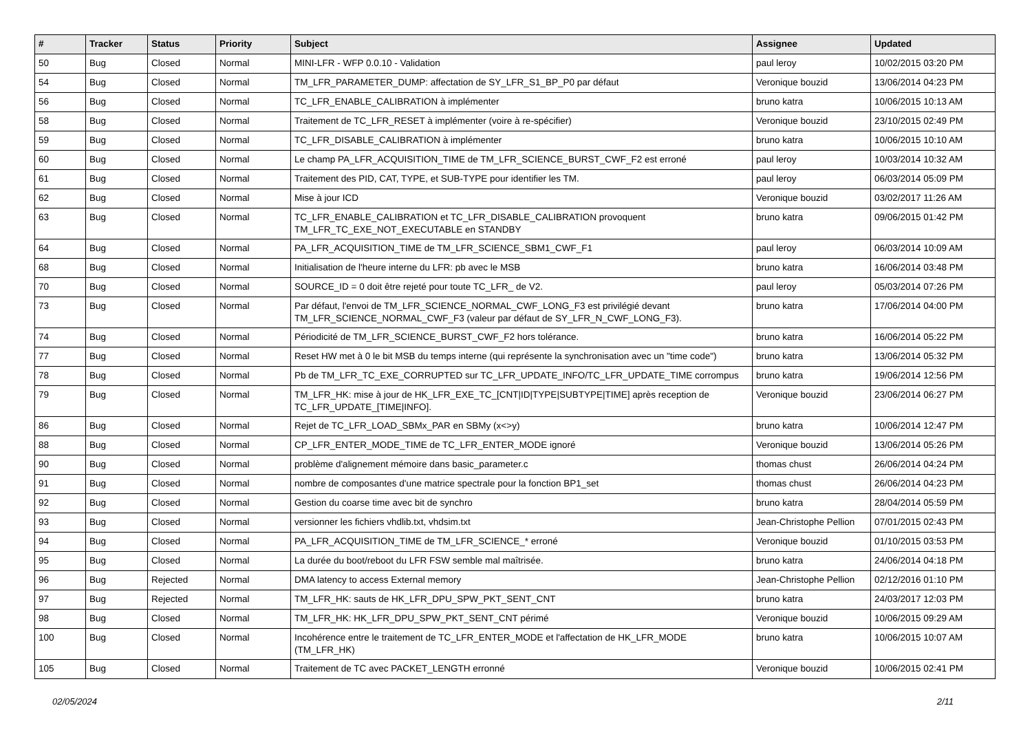| # | Tracker | Status | Priority | Subject | Assignee | Updated |
| --- | --- | --- | --- | --- | --- | --- |
| 50 | Bug | Closed | Normal | MINI-LFR - WFP 0.0.10 - Validation | paul leroy | 10/02/2015 03:20 PM |
| 54 | Bug | Closed | Normal | TM_LFR_PARAMETER_DUMP: affectation de SY_LFR_S1_BP_P0 par défaut | Veronique bouzid | 13/06/2014 04:23 PM |
| 56 | Bug | Closed | Normal | TC_LFR_ENABLE_CALIBRATION à implémenter | bruno katra | 10/06/2015 10:13 AM |
| 58 | Bug | Closed | Normal | Traitement de TC_LFR_RESET à implémenter (voire à re-spécifier) | Veronique bouzid | 23/10/2015 02:49 PM |
| 59 | Bug | Closed | Normal | TC_LFR_DISABLE_CALIBRATION à implémenter | bruno katra | 10/06/2015 10:10 AM |
| 60 | Bug | Closed | Normal | Le champ PA_LFR_ACQUISITION_TIME de TM_LFR_SCIENCE_BURST_CWF_F2 est erroné | paul leroy | 10/03/2014 10:32 AM |
| 61 | Bug | Closed | Normal | Traitement des PID, CAT, TYPE, et SUB-TYPE pour identifier les TM. | paul leroy | 06/03/2014 05:09 PM |
| 62 | Bug | Closed | Normal | Mise à jour ICD | Veronique bouzid | 03/02/2017 11:26 AM |
| 63 | Bug | Closed | Normal | TC_LFR_ENABLE_CALIBRATION et TC_LFR_DISABLE_CALIBRATION provoquent TM_LFR_TC_EXE_NOT_EXECUTABLE en STANDBY | bruno katra | 09/06/2015 01:42 PM |
| 64 | Bug | Closed | Normal | PA_LFR_ACQUISITION_TIME de TM_LFR_SCIENCE_SBM1_CWF_F1 | paul leroy | 06/03/2014 10:09 AM |
| 68 | Bug | Closed | Normal | Initialisation de l'heure interne du LFR: pb avec le MSB | bruno katra | 16/06/2014 03:48 PM |
| 70 | Bug | Closed | Normal | SOURCE_ID = 0 doit être rejeté pour toute TC_LFR_ de V2. | paul leroy | 05/03/2014 07:26 PM |
| 73 | Bug | Closed | Normal | Par défaut, l'envoi de TM_LFR_SCIENCE_NORMAL_CWF_LONG_F3 est privilégié devant TM_LFR_SCIENCE_NORMAL_CWF_F3 (valeur par défaut de SY_LFR_N_CWF_LONG_F3). | bruno katra | 17/06/2014 04:00 PM |
| 74 | Bug | Closed | Normal | Périodicité de TM_LFR_SCIENCE_BURST_CWF_F2 hors tolérance. | bruno katra | 16/06/2014 05:22 PM |
| 77 | Bug | Closed | Normal | Reset HW met à 0 le bit MSB du temps interne (qui représente la synchronisation avec un "time code") | bruno katra | 13/06/2014 05:32 PM |
| 78 | Bug | Closed | Normal | Pb de TM_LFR_TC_EXE_CORRUPTED sur TC_LFR_UPDATE_INFO/TC_LFR_UPDATE_TIME corrompus | bruno katra | 19/06/2014 12:56 PM |
| 79 | Bug | Closed | Normal | TM_LFR_HK: mise à jour de HK_LFR_EXE_TC_[CNT/ID/TYPE/SUBTYPE/TIME] après reception de TC_LFR_UPDATE_[TIME/INFO]. | Veronique bouzid | 23/06/2014 06:27 PM |
| 86 | Bug | Closed | Normal | Rejet de TC_LFR_LOAD_SBMx_PAR en SBMy (x<>y) | bruno katra | 10/06/2014 12:47 PM |
| 88 | Bug | Closed | Normal | CP_LFR_ENTER_MODE_TIME de TC_LFR_ENTER_MODE ignoré | Veronique bouzid | 13/06/2014 05:26 PM |
| 90 | Bug | Closed | Normal | problème d'alignement mémoire dans basic_parameter.c | thomas chust | 26/06/2014 04:24 PM |
| 91 | Bug | Closed | Normal | nombre de composantes d'une matrice spectrale pour la fonction BP1_set | thomas chust | 26/06/2014 04:23 PM |
| 92 | Bug | Closed | Normal | Gestion du coarse time avec bit de synchro | bruno katra | 28/04/2014 05:59 PM |
| 93 | Bug | Closed | Normal | versionner les fichiers vhdlib.txt, vhdsim.txt | Jean-Christophe Pellion | 07/01/2015 02:43 PM |
| 94 | Bug | Closed | Normal | PA_LFR_ACQUISITION_TIME de TM_LFR_SCIENCE_* erroné | Veronique bouzid | 01/10/2015 03:53 PM |
| 95 | Bug | Closed | Normal | La durée du boot/reboot du LFR FSW semble mal maîtrisée. | bruno katra | 24/06/2014 04:18 PM |
| 96 | Bug | Rejected | Normal | DMA latency to access External memory | Jean-Christophe Pellion | 02/12/2016 01:10 PM |
| 97 | Bug | Rejected | Normal | TM_LFR_HK: sauts de HK_LFR_DPU_SPW_PKT_SENT_CNT | bruno katra | 24/03/2017 12:03 PM |
| 98 | Bug | Closed | Normal | TM_LFR_HK: HK_LFR_DPU_SPW_PKT_SENT_CNT périmé | Veronique bouzid | 10/06/2015 09:29 AM |
| 100 | Bug | Closed | Normal | Incohérence entre le traitement de TC_LFR_ENTER_MODE et l'affectation de HK_LFR_MODE (TM_LFR_HK) | bruno katra | 10/06/2015 10:07 AM |
| 105 | Bug | Closed | Normal | Traitement de TC avec PACKET_LENGTH erronné | Veronique bouzid | 10/06/2015 02:41 PM |
02/05/2024 2/11